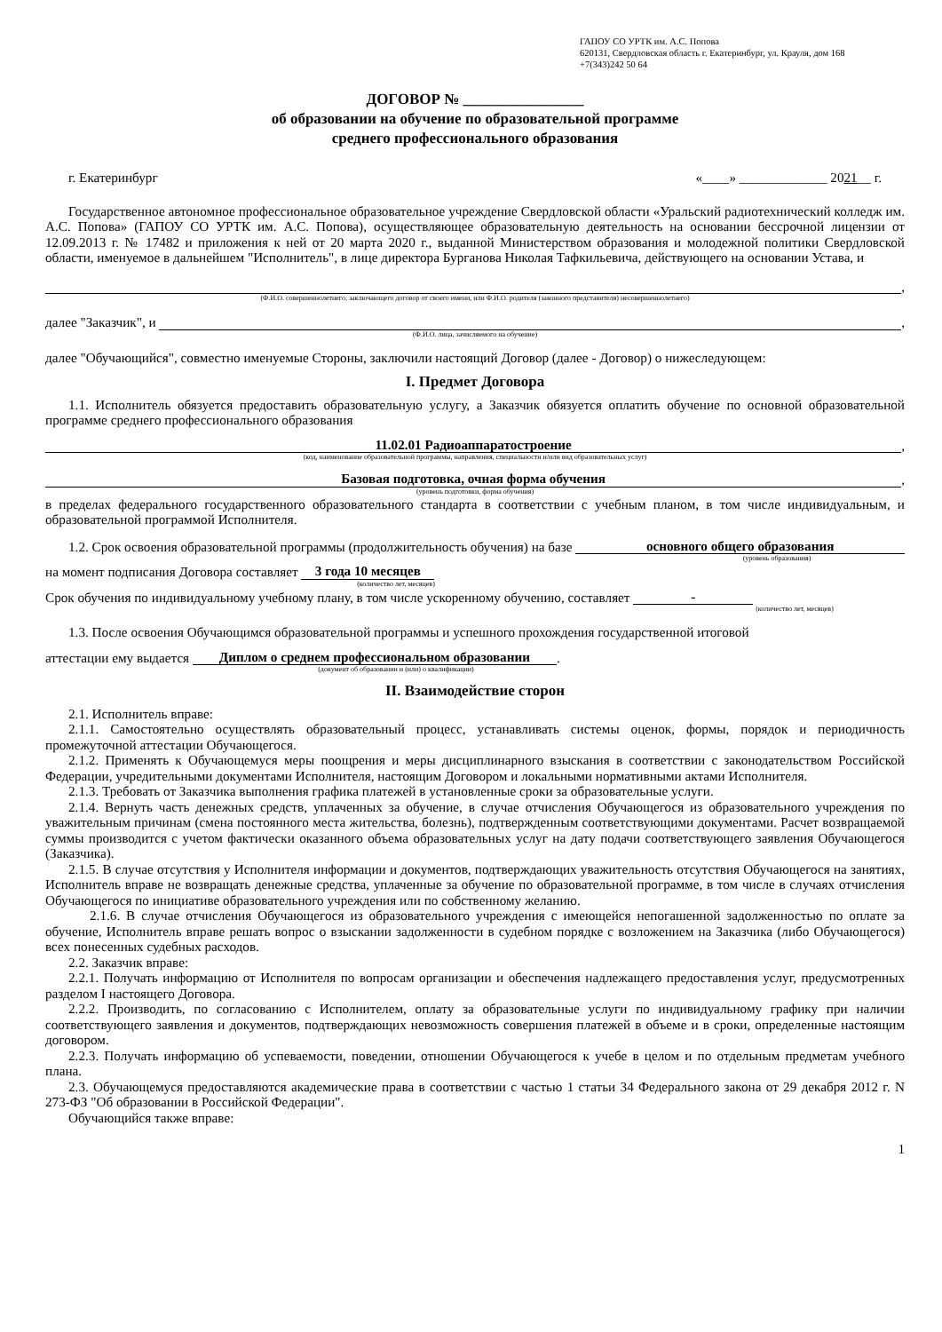ГАПОУ СО УРТК им. А.С. Попова
620131, Свердловская область г. Екатеринбург, ул. Крауля, дом 168
+7(343)242 50 64
ДОГОВОР № ________________
об образовании на обучение по образовательной программе
среднего профессионального образования
г. Екатеринбург «____» _____________ 2021__ г.
Государственное автономное профессиональное образовательное учреждение Свердловской области «Уральский радиотехнический колледж им. А.С. Попова» (ГАПОУ СО УРТК им. А.С. Попова), осуществляющее образовательную деятельность на основании бессрочной лицензии от 12.09.2013 г. № 17482 и приложения к ней от 20 марта 2020 г., выданной Министерством образования и молодежной политики Свердловской области, именуемое в дальнейшем "Исполнитель", в лице директора Бурганова Николая Тафкильевича, действующего на основании Устава, и
,
(Ф.И.О. совершеннолетнего, заключающего договор от своего имени, или Ф.И.О. родителя (законного представителя) несовершеннолетнего)
далее "Заказчик", и ,
(Ф.И.О. лица, зачисляемого на обучение)
далее "Обучающийся", совместно именуемые Стороны, заключили настоящий Договор (далее - Договор) о нижеследующем:
I. Предмет Договора
1.1. Исполнитель обязуется предоставить образовательную услугу, а Заказчик обязуется оплатить обучение по основной образовательной программе среднего профессионального образования
11.02.01 Радиоаппаратостроение,
(код, наименование образовательной программы, направления, специальности и/или вид образовательных услуг)
Базовая подготовка, очная форма обучения,
(уровень подготовки, форма обучения)
в пределах федерального государственного образовательного стандарта в соответствии с учебным планом, в том числе индивидуальным, и образовательной программой Исполнителя.
1.2. Срок освоения образовательной программы (продолжительность обучения) на базе основного общего образования
(уровень образования)
на момент подписания Договора составляет 3 года 10 месяцев
(количество лет, месяцев)
Срок обучения по индивидуальному учебному плану, в том числе ускоренному обучению, составляет -
(количество лет, месяцев)
1.3. После освоения Обучающимся образовательной программы и успешного прохождения государственной итоговой
аттестации ему выдается Диплом о среднем профессиональном образовании.
(документ об образовании и (или) о квалификации)
II. Взаимодействие сторон
2.1. Исполнитель вправе:
2.1.1. Самостоятельно осуществлять образовательный процесс, устанавливать системы оценок, формы, порядок и периодичность промежуточной аттестации Обучающегося.
2.1.2. Применять к Обучающемуся меры поощрения и меры дисциплинарного взыскания в соответствии с законодательством Российской Федерации, учредительными документами Исполнителя, настоящим Договором и локальными нормативными актами Исполнителя.
2.1.3. Требовать от Заказчика выполнения графика платежей в установленные сроки за образовательные услуги.
2.1.4. Вернуть часть денежных средств, уплаченных за обучение, в случае отчисления Обучающегося из образовательного учреждения по уважительным причинам (смена постоянного места жительства, болезнь), подтвержденным соответствующими документами. Расчет возвращаемой суммы производится с учетом фактически оказанного объема образовательных услуг на дату подачи соответствующего заявления Обучающегося (Заказчика).
2.1.5. В случае отсутствия у Исполнителя информации и документов, подтверждающих уважительность отсутствия Обучающегося на занятиях, Исполнитель вправе не возвращать денежные средства, уплаченные за обучение по образовательной программе, в том числе в случаях отчисления Обучающегося по инициативе образовательного учреждения или по собственному желанию.
2.1.6. В случае отчисления Обучающегося из образовательного учреждения с имеющейся непогашенной задолженностью по оплате за обучение, Исполнитель вправе решать вопрос о взыскании задолженности в судебном порядке с возложением на Заказчика (либо Обучающегося) всех понесенных судебных расходов.
2.2. Заказчик вправе:
2.2.1. Получать информацию от Исполнителя по вопросам организации и обеспечения надлежащего предоставления услуг, предусмотренных разделом I настоящего Договора.
2.2.2. Производить, по согласованию с Исполнителем, оплату за образовательные услуги по индивидуальному графику при наличии соответствующего заявления и документов, подтверждающих невозможность совершения платежей в объеме и в сроки, определенные настоящим договором.
2.2.3. Получать информацию об успеваемости, поведении, отношении Обучающегося к учебе в целом и по отдельным предметам учебного плана.
2.3. Обучающемуся предоставляются академические права в соответствии с частью 1 статьи 34 Федерального закона от 29 декабря 2012 г. N 273-ФЗ "Об образовании в Российской Федерации".
Обучающийся также вправе:
1